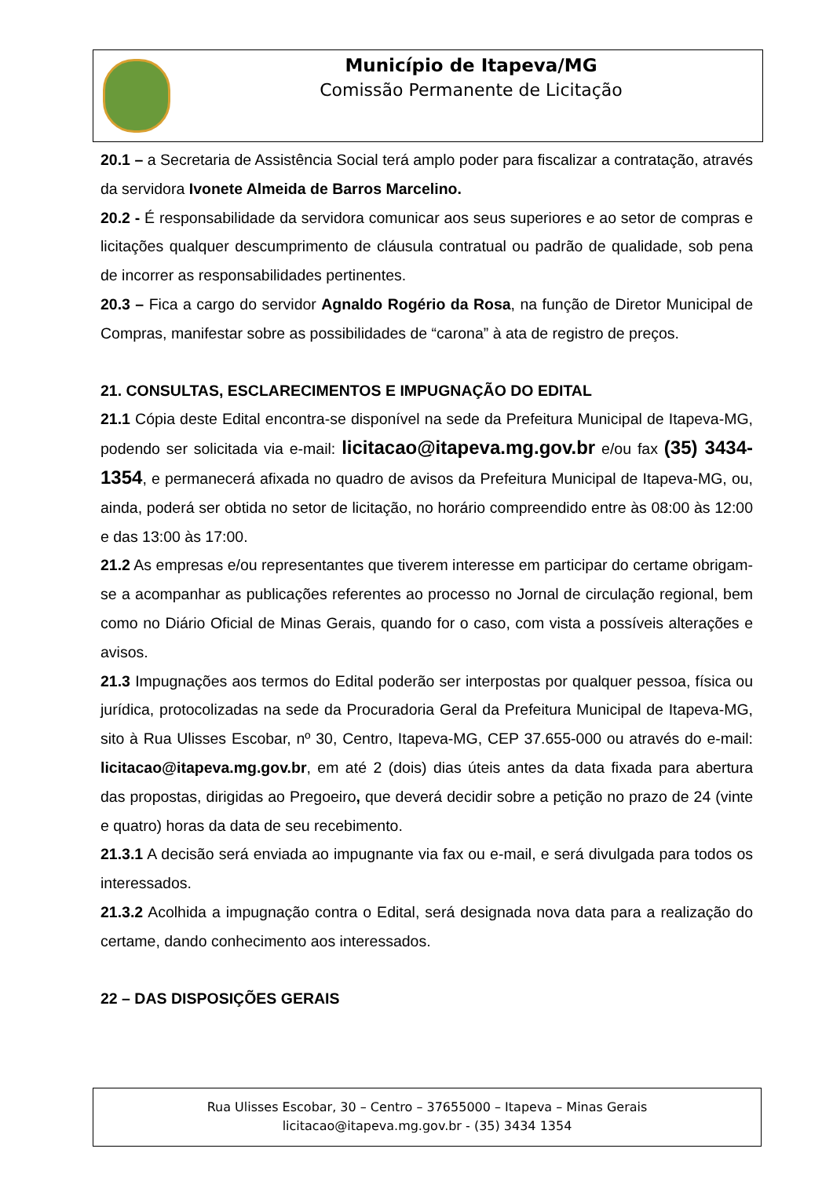Município de Itapeva/MG
Comissão Permanente de Licitação
20.1 – a Secretaria de Assistência Social terá amplo poder para fiscalizar a contratação, através da servidora Ivonete Almeida de Barros Marcelino.
20.2 - É responsabilidade da servidora comunicar aos seus superiores e ao setor de compras e licitações qualquer descumprimento de cláusula contratual ou padrão de qualidade, sob pena de incorrer as responsabilidades pertinentes.
20.3 – Fica a cargo do servidor Agnaldo Rogério da Rosa, na função de Diretor Municipal de Compras, manifestar sobre as possibilidades de “carona” à ata de registro de preços.
21. CONSULTAS, ESCLARECIMENTOS E IMPUGNAÇÃO DO EDITAL
21.1 Cópia deste Edital encontra-se disponível na sede da Prefeitura Municipal de Itapeva-MG, podendo ser solicitada via e-mail: licitacao@itapeva.mg.gov.br e/ou fax (35) 3434-1354, e permanecerá afixada no quadro de avisos da Prefeitura Municipal de Itapeva-MG, ou, ainda, poderá ser obtida no setor de licitação, no horário compreendido entre às 08:00 às 12:00 e das 13:00 às 17:00.
21.2 As empresas e/ou representantes que tiverem interesse em participar do certame obrigam-se a acompanhar as publicações referentes ao processo no Jornal de circulação regional, bem como no Diário Oficial de Minas Gerais, quando for o caso, com vista a possíveis alterações e avisos.
21.3 Impugnações aos termos do Edital poderão ser interpostas por qualquer pessoa, física ou jurídica, protocolizadas na sede da Procuradoria Geral da Prefeitura Municipal de Itapeva-MG, sito à Rua Ulisses Escobar, nº 30, Centro, Itapeva-MG, CEP 37.655-000 ou através do e-mail: licitacao@itapeva.mg.gov.br, em até 2 (dois) dias úteis antes da data fixada para abertura das propostas, dirigidas ao Pregoeiro, que deverá decidir sobre a petição no prazo de 24 (vinte e quatro) horas da data de seu recebimento.
21.3.1 A decisão será enviada ao impugnante via fax ou e-mail, e será divulgada para todos os interessados.
21.3.2 Acolhida a impugnação contra o Edital, será designada nova data para a realização do certame, dando conhecimento aos interessados.
22 – DAS DISPOSIÇÕES GERAIS
Rua Ulisses Escobar, 30 – Centro – 37655000 – Itapeva – Minas Gerais
licitacao@itapeva.mg.gov.br - (35) 3434 1354